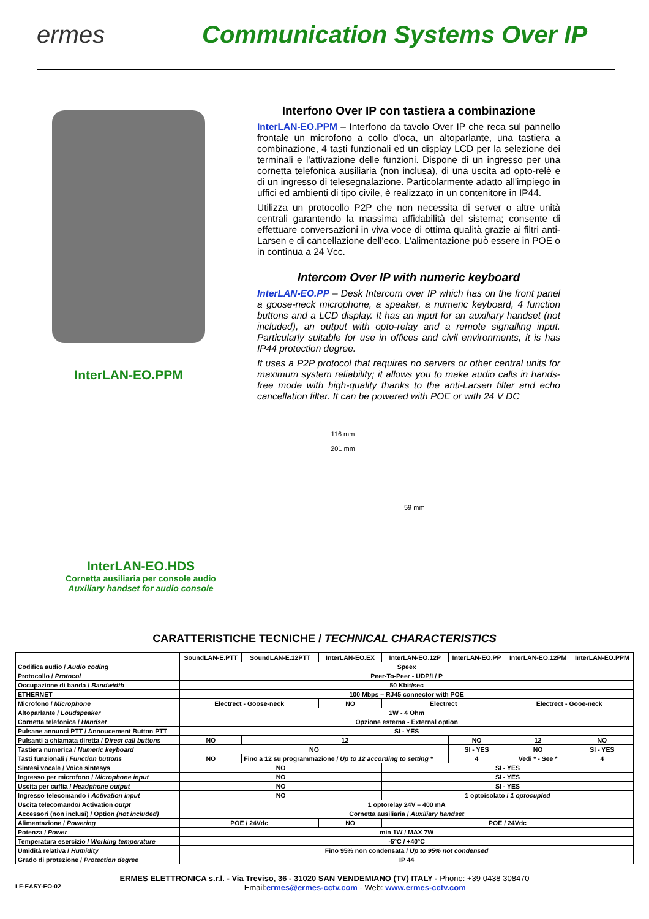ermes Communication Systems Over IP
InterLAN-EO.PPM Interfono Over IP con tastiera a combinazione
InterLAN-EO.PPM – Interfono da tavolo Over IP che reca sul pannello frontale un microfono a collo d'oca, un altoparlante, una tastiera a combinazione, 4 tasti funzionali ed un display LCD per la selezione dei terminali e l'attivazione delle funzioni. Dispone di un ingresso per una cornetta telefonica ausiliaria (non inclusa), di una uscita ad opto-relè e di un ingresso di telesegnalazione. Particolarmente adatto all'impiego in uffici ed ambienti di tipo civile, è realizzato in un contenitore in IP44.
Utilizza un protocollo P2P che non necessita di server o altre unità centrali garantendo la massima affidabilità del sistema; consente di effettuare conversazioni in viva voce di ottima qualità grazie ai filtri anti-Larsen e di cancellazione dell'eco. L'alimentazione può essere in POE o in continua a 24 Vcc.
Intercom Over IP with numeric keyboard
InterLAN-EO.PP – Desk Intercom over IP which has on the front panel a goose-neck microphone, a speaker, a numeric keyboard, 4 function buttons and a LCD display. It has an input for an auxiliary handset (not included), an output with opto-relay and a remote signalling input. Particularly suitable for use in offices and civil environments, it is has IP44 protection degree.
It uses a P2P protocol that requires no servers or other central units for maximum system reliability; it allows you to make audio calls in hands-free mode with high-quality thanks to the anti-Larsen filter and echo cancellation filter. It can be powered with POE or with 24 V DC
InterLAN-EO.HDS
Cornetta ausiliaria per console audio
Auxiliary handset for audio console
116 mm
201 mm
59 mm
CARATTERISTICHE TECNICHE / TECHNICAL CHARACTERISTICS
| | SoundLAN-E.PTT | SoundLAN-E.12PTT | InterLAN-EO.EX | InterLAN-EO.12P | InterLAN-EO.PP | InterLAN-EO.12PM | InterLAN-EO.PPM |
| --- | --- | --- | --- | --- | --- | --- | --- |
| Codifica audio / Audio coding | Speex | | | | | | |
| Protocollo / Protocol | Peer-To-Peer - UDP/I / P | | | | | | |
| Occupazione di banda / Bandwidth | 50 Kbit/sec | | | | | | |
| ETHERNET | 100 Mbps – RJ45 connector with POE | | | | | | |
| Microfono / Microphone | Electrect - Goose-neck | | NO | Electrect | | Electrect - Gooe-neck | |
| Altoparlante / Loudspeaker | 1W - 4 Ohm | | | | | | |
| Cornetta telefonica / Handset | Opzione esterna - External option | | | | | | |
| Pulsane annunci PTT / Annoucement Button PTT | SI - YES | | | | | | |
| Pulsanti a chiamata diretta / Direct call buttons | NO | 12 | | | NO | 12 | NO |
| Tastiera numerica / Numeric keyboard | NO | | | | SI - YES | NO | SI - YES |
| Tasti funzionali / Function buttons | NO | Fino a 12 su programmazione / Up to 12 according to setting * | | | 4 | Vedi * - See * | 4 |
| Sintesi vocale / Voice sintesys | NO | | | SI - YES | | | |
| Ingresso per microfono / Microphone input | NO | | | SI - YES | | | |
| Uscita per cuffia / Headphone output | NO | | | SI - YES | | | |
| Ingresso telecomando / Activation input | NO | | | 1 optoisolato / 1 optocupled | | | |
| Uscita telecomando/ Activation outpt | 1 optorelay 24V – 400 mA | | | | | | |
| Accessori (non inclusi) / Option (not included) | Cornetta ausiliaria / Auxiliary handset | | | | | | |
| Alimentazione / Powering | POE / 24Vdc | | NO | POE / 24Vdc | | | |
| Potenza / Power | min 1W / MAX 7W | | | | | | |
| Temperatura esercizio / Working temperature | -5°C / +40°C | | | | | | |
| Umidità relativa / Humidity | Fino 95% non condensata / Up to 95% not condensed | | | | | | |
| Grado di protezione / Protection degree | IP 44 | | | | | | |
ERMES ELETTRONICA s.r.l. - Via Treviso, 36 - 31020 SAN VENDEMIANO (TV) ITALY - Phone: +39 0438 308470
LF-EASY-EO-02 Email:ermes@ermes-cctv.com - Web: www.ermes-cctv.com